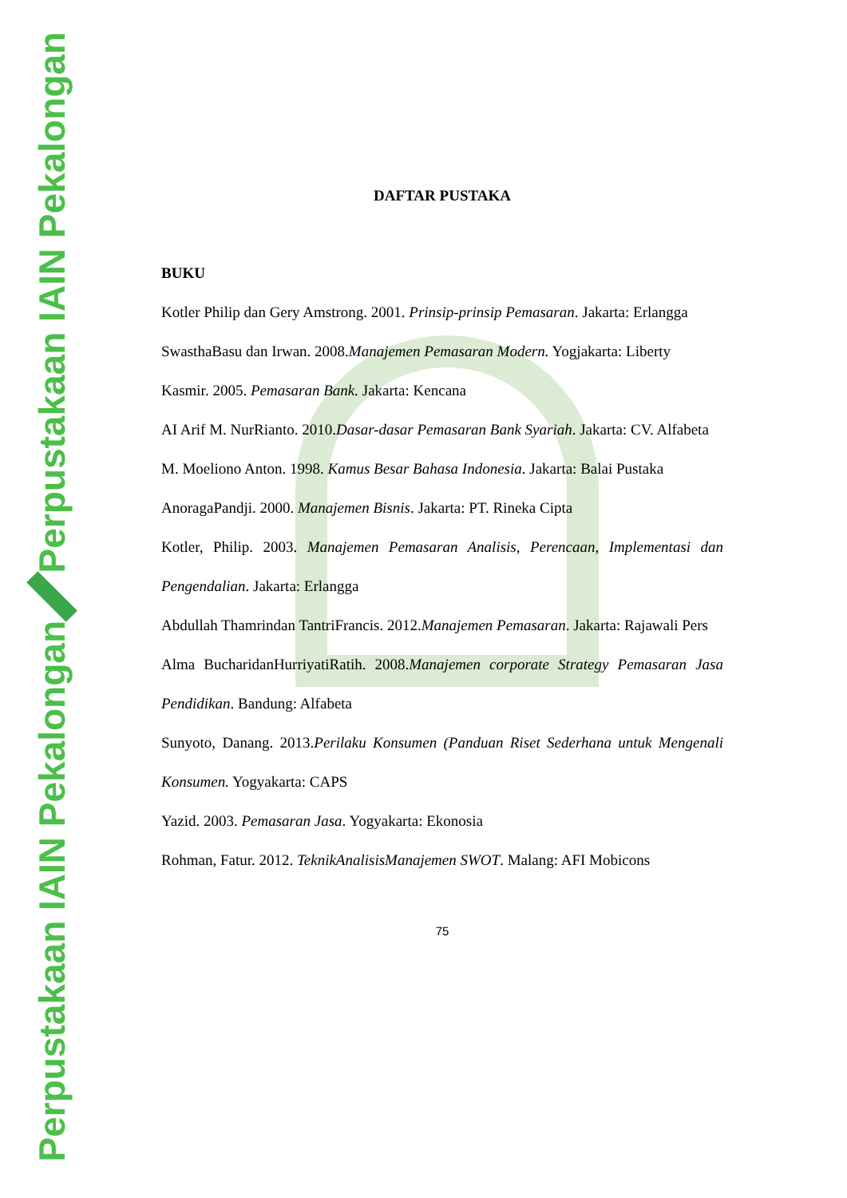Perpustakaan IAIN Pekalongan
Perpustakaan IAIN Pekalongan
DAFTAR PUSTAKA
BUKU
Kotler Philip dan Gery Amstrong. 2001. Prinsip-prinsip Pemasaran. Jakarta: Erlangga
SwasthaBasu dan Irwan. 2008.Manajemen Pemasaran Modern. Yogjakarta: Liberty
Kasmir. 2005. Pemasaran Bank. Jakarta: Kencana
AI Arif M. NurRianto. 2010.Dasar-dasar Pemasaran Bank Syariah. Jakarta: CV. Alfabeta
M. Moeliono Anton. 1998. Kamus Besar Bahasa Indonesia. Jakarta: Balai Pustaka
AnoragaPandji. 2000. Manajemen Bisnis. Jakarta: PT. Rineka Cipta
Kotler, Philip. 2003. Manajemen Pemasaran Analisis, Perencaan, Implementasi dan Pengendalian. Jakarta: Erlangga
Abdullah Thamrindan TantriFrancis. 2012.Manajemen Pemasaran. Jakarta: Rajawali Pers
Alma BucharidanHurriyatiRatih. 2008.Manajemen corporate Strategy Pemasaran Jasa Pendidikan. Bandung: Alfabeta
Sunyoto, Danang. 2013.Perilaku Konsumen (Panduan Riset Sederhana untuk Mengenali Konsumen. Yogyakarta: CAPS
Yazid. 2003. Pemasaran Jasa. Yogyakarta: Ekonosia
Rohman, Fatur. 2012. TeknikAnalisisManajemen SWOT. Malang: AFI Mobicons
75